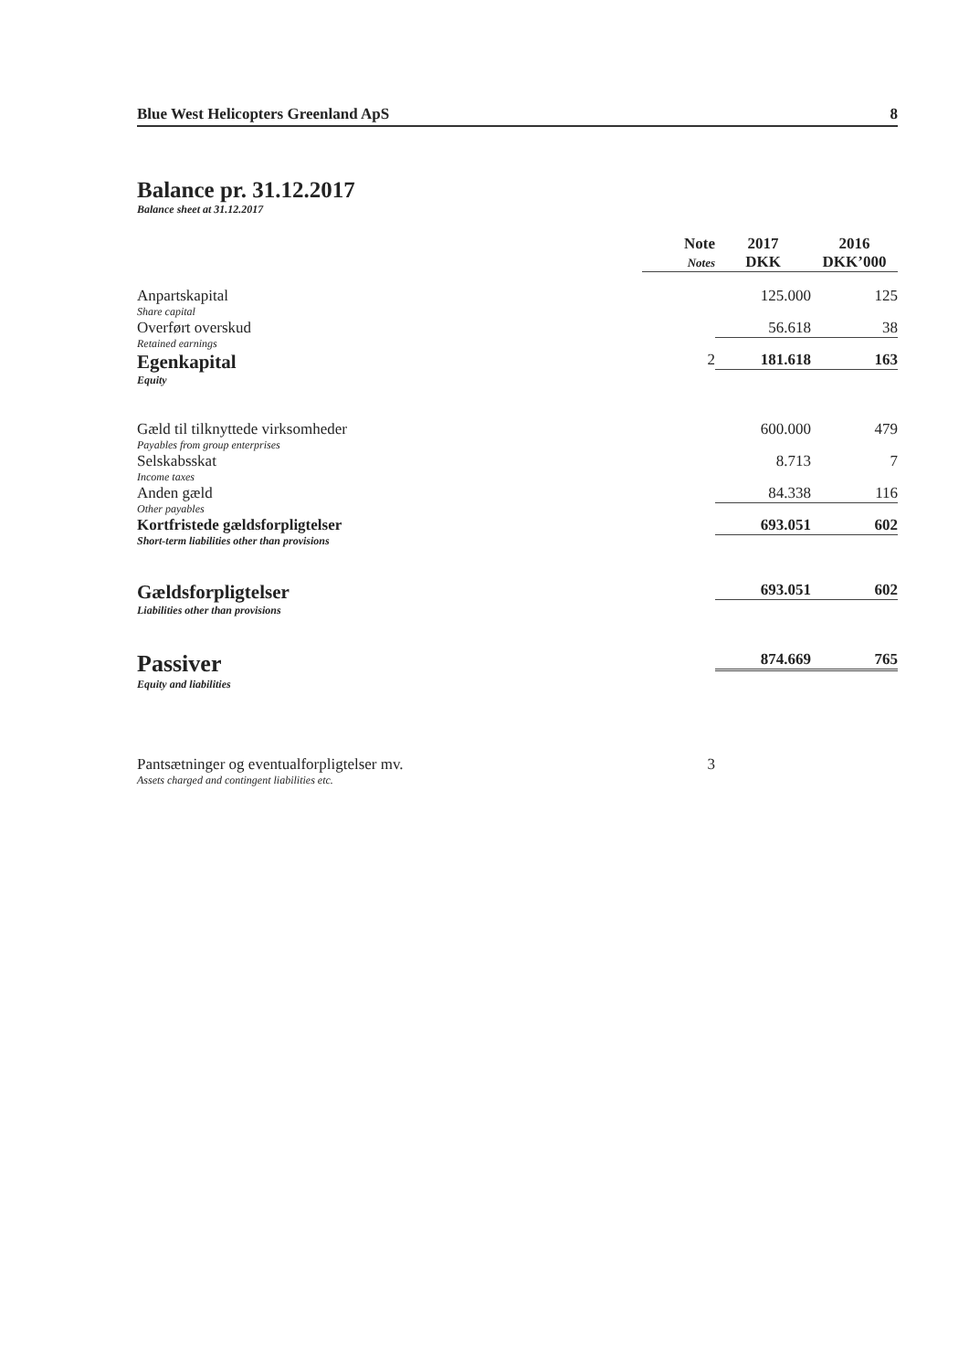Blue West Helicopters Greenland ApS 8
Balance pr. 31.12.2017
Balance sheet at 31.12.2017
| | Note Notes | 2017 DKK | 2016 DKK’000 |
| --- | --- | --- | --- |
| Anpartskapital Share capital | | 125.000 | 125 |
| Overført overskud Retained earnings | | 56.618 | 38 |
| Egenkapital Equity | 2 | 181.618 | 163 |
| Gæld til tilknyttede virksomheder Payables from group enterprises | | 600.000 | 479 |
| Selskabsskat Income taxes | | 8.713 | 7 |
| Anden gæld Other payables | | 84.338 | 116 |
| Kortfristede gældsforpligtelser Short-term liabilities other than provisions | | 693.051 | 602 |
| Gældsforpligtelser Liabilities other than provisions | | 693.051 | 602 |
| Passiver Equity and liabilities | | 874.669 | 765 |
| Pantsætninger og eventualforpligtelser mv. Assets charged and contingent liabilities etc. | 3 | | |